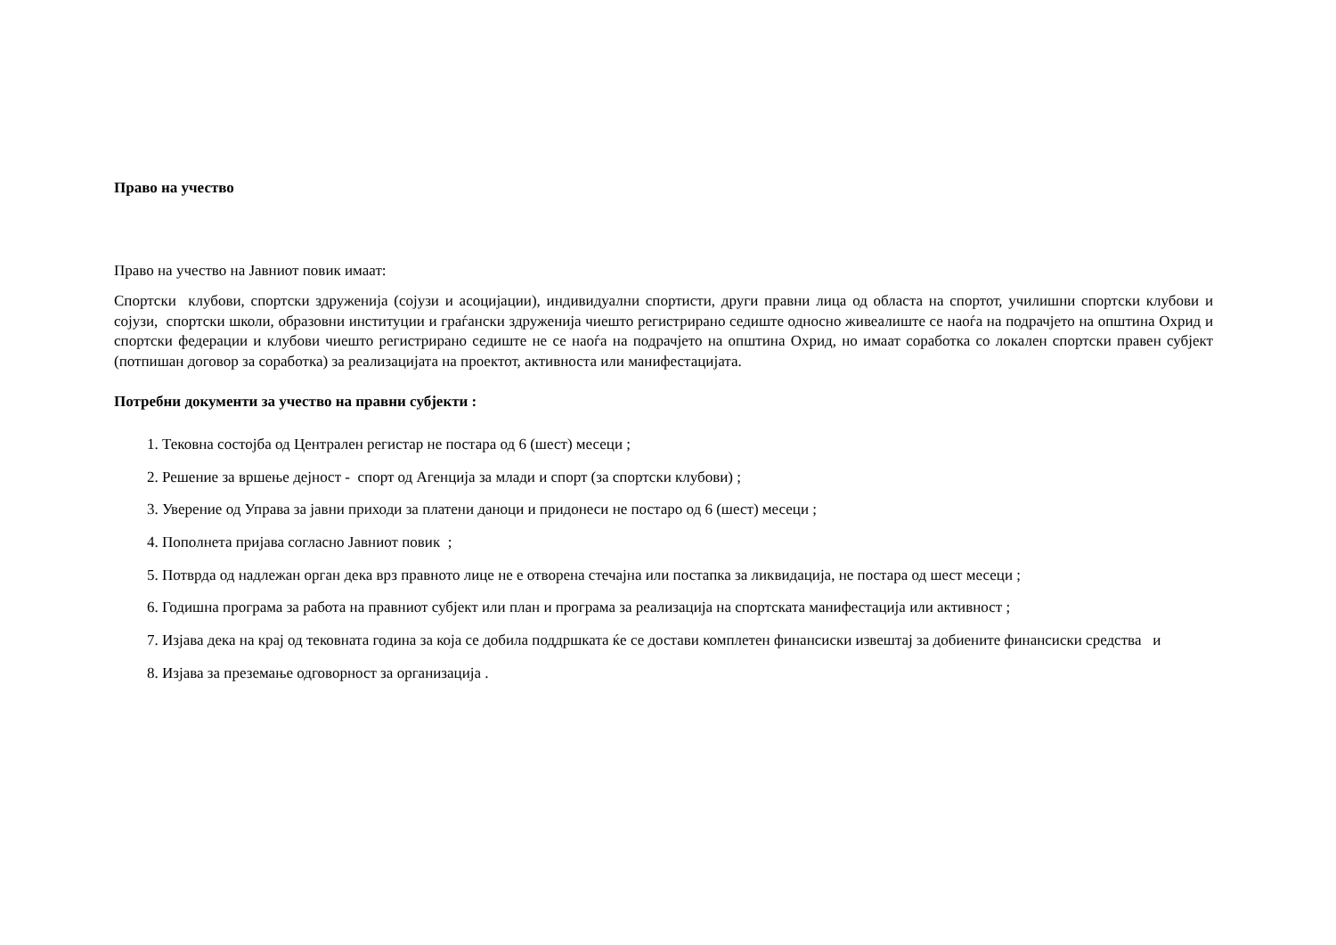Право на учество
Право на учество на Јавниот повик имаат:
Спортски клубови, спортски здруженија (сојузи и асоцијации), индивидуални спортисти, други правни лица од областа на спортот, училишни спортски клубови и сојузи, спортски школи, образовни институции и граѓански здруженија чиешто регистрирано седиште односно живеалиште се наоѓа на подрачјето на општина Охрид и спортски федерации и клубови чиешто регистрирано седиште не се наоѓа на подрачјето на општина Охрид, но имаат соработка со локален спортски правен субјект (потпишан договор за соработка) за реализацијата на проектот, активноста или манифестацијата.
Потребни документи за учество на правни субјекти :
1. Тековна состојба од Централен регистар не постара од 6 (шест) месеци ;
2. Решение за вршење дејност - спорт од Агенција за млади и спорт (за спортски клубови) ;
3. Уверение од Управа за јавни приходи за платени даноци и придонеси не постаро од 6 (шест) месеци ;
4. Пополнета пријава согласно Јавниот повик ;
5. Потврда од надлежан орган дека врз правното лице не е отворена стечајна или постапка за ликвидација, не постара од шест месеци ;
6. Годишна програма за работа на правниот субјект или план и програма за реализација на спортската манифестација или активност ;
7. Изјава дека на крај од тековната година за која се добила поддршката ќе се достави комплетен финансиски извештај за добиените финансиски средства и
8. Изјава за преземање одговорност за организација .